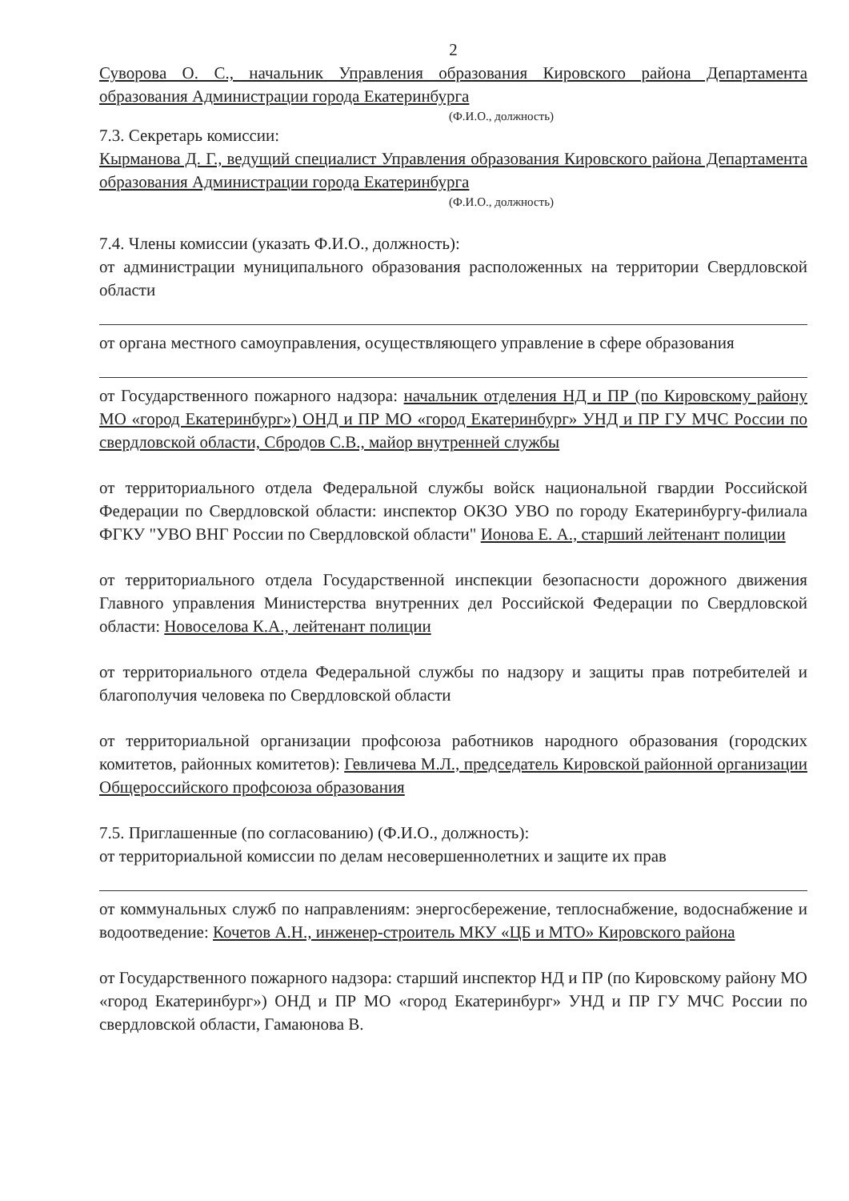2
Суворова О. С., начальник Управления образования Кировского района Департамента образования Администрации города Екатеринбурга
(Ф.И.О., должность)
7.3. Секретарь комиссии:
Кырманова Д. Г., ведущий специалист Управления образования Кировского района Департамента образования Администрации города Екатеринбурга
(Ф.И.О., должность)
7.4. Члены комиссии (указать Ф.И.О., должность):
от администрации муниципального образования расположенных на территории Свердловской области
от органа местного самоуправления, осуществляющего управление в сфере образования
от Государственного пожарного надзора: начальник отделения НД и ПР (по Кировскому району МО «город Екатеринбург») ОНД и ПР МО «город Екатеринбург» УНД и ПР ГУ МЧС России по свердловской области, Сбродов С.В., майор внутренней службы
от территориального отдела Федеральной службы войск национальной гвардии Российской Федерации по Свердловской области: инспектор ОКЗО УВО по городу Екатеринбургу-филиала ФГКУ "УВО ВНГ России по Свердловской области" Ионова Е. А., старший лейтенант полиции
от территориального отдела Государственной инспекции безопасности дорожного движения Главного управления Министерства внутренних дел Российской Федерации по Свердловской области: Новоселова К.А., лейтенант полиции
от территориального отдела Федеральной службы по надзору и защиты прав потребителей и благополучия человека по Свердловской области
от территориальной организации профсоюза работников народного образования (городских комитетов, районных комитетов): Гевличева М.Л., председатель Кировской районной организации Общероссийского профсоюза образования
7.5. Приглашенные (по согласованию) (Ф.И.О., должность):
от территориальной комиссии по делам несовершеннолетних и защите их прав
от коммунальных служб по направлениям: энергосбережение, теплоснабжение, водоснабжение и водоотведение: Кочетов А.Н., инженер-строитель МКУ «ЦБ и МТО» Кировского района
от Государственного пожарного надзора: старший инспектор НД и ПР (по Кировскому району МО «город Екатеринбург») ОНД и ПР МО «город Екатеринбург» УНД и ПР ГУ МЧС России по свердловской области, Гамаюнова В.